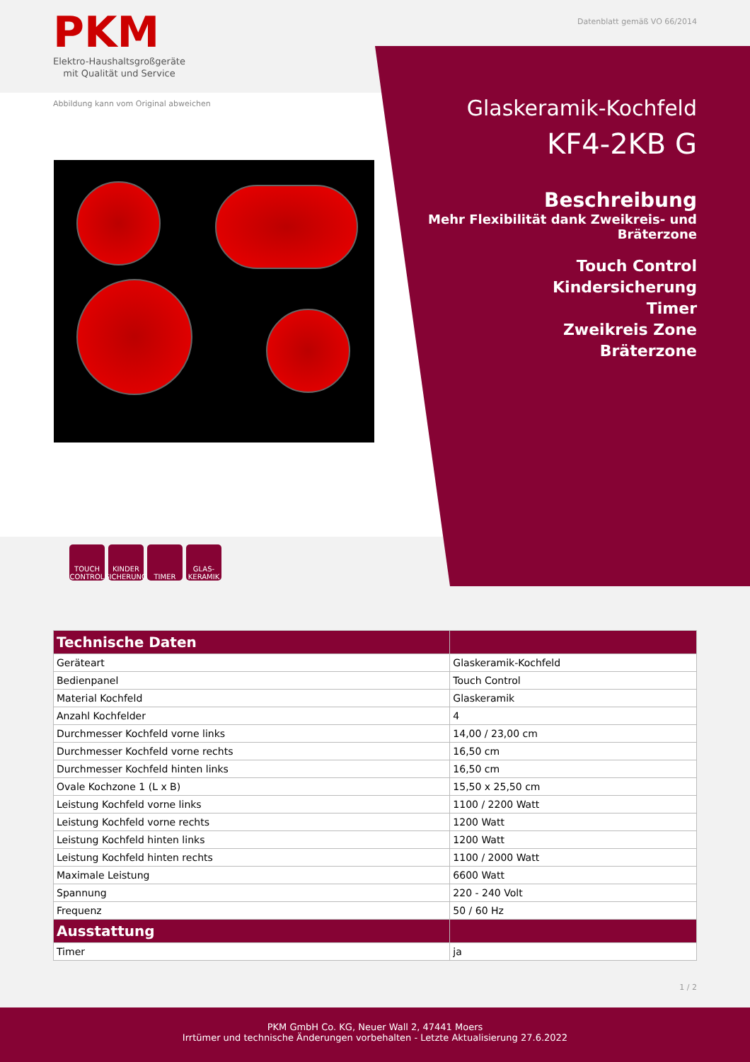PKM
Elektro-Haushaltsgroßgeräte
mit Qualität und Service
Datenblatt gemäß VO 66/2014
Abbildung kann vom Original abweichen
Glaskeramik-Kochfeld
KF4-2KB G
Beschreibung
Mehr Flexibilität dank Zweikreis- und Bräterzone
Touch Control
Kindersicherung
Timer
Zweikreis Zone
Bräterzone
TOUCH CONTROL
KINDER SICHERUNG
TIMER GLAS-KERAMIK
| Technische Daten | |
| --- | --- |
| Geräteart | Glaskeramik-Kochfeld |
| Bedienpanel | Touch Control |
| Material Kochfeld | Glaskeramik |
| Anzahl Kochfelder | 4 |
| Durchmesser Kochfeld vorne links | 14,00 / 23,00 cm |
| Durchmesser Kochfeld vorne rechts | 16,50 cm |
| Durchmesser Kochfeld hinten links | 16,50 cm |
| Ovale Kochzone 1 (L x B) | 15,50 x 25,50 cm |
| Leistung Kochfeld vorne links | 1100 / 2200 Watt |
| Leistung Kochfeld vorne rechts | 1200 Watt |
| Leistung Kochfeld hinten links | 1200 Watt |
| Leistung Kochfeld hinten rechts | 1100 / 2000 Watt |
| Maximale Leistung | 6600 Watt |
| Spannung | 220 - 240 Volt |
| Frequenz | 50 / 60 Hz |
| Ausstattung | |
| Timer | ja |
1 / 2
PKM GmbH Co. KG, Neuer Wall 2, 47441 Moers
Irrtümer und technische Änderungen vorbehalten - Letzte Aktualisierung 27.6.2022